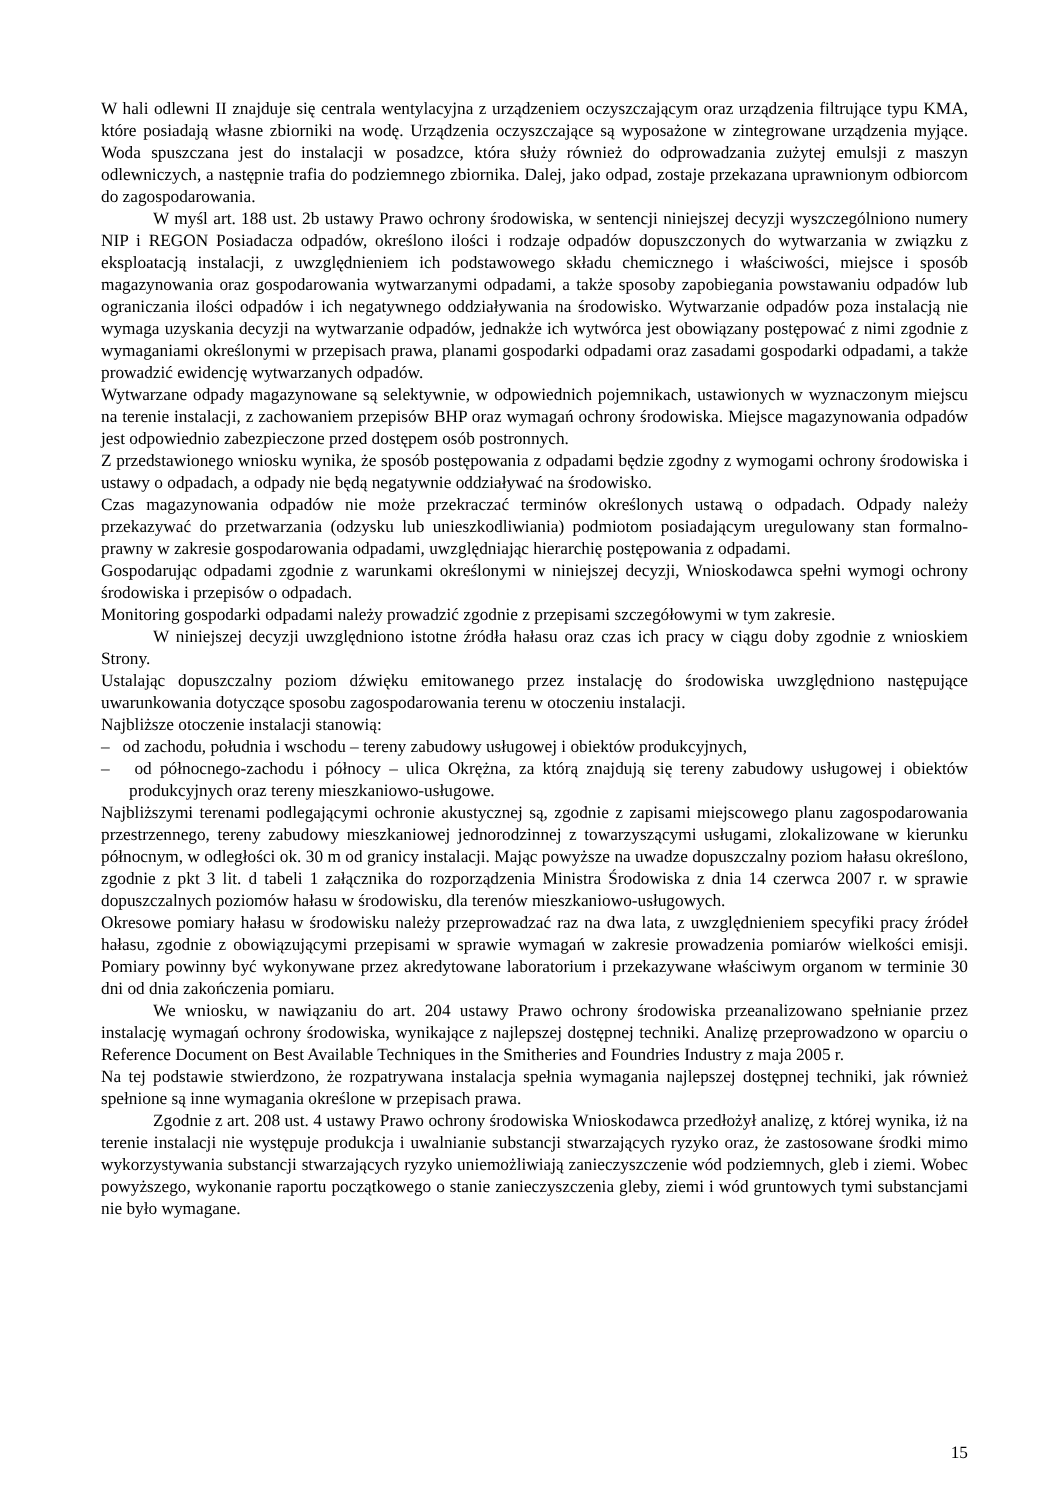W hali odlewni II znajduje się centrala wentylacyjna z urządzeniem oczyszczającym oraz urządzenia filtrujące typu KMA, które posiadają własne zbiorniki na wodę. Urządzenia oczyszczające są wyposażone w zintegrowane urządzenia myjące. Woda spuszczana jest do instalacji w posadzce, która służy również do odprowadzania zużytej emulsji z maszyn odlewniczych, a następnie trafia do podziemnego zbiornika. Dalej, jako odpad, zostaje przekazana uprawnionym odbiorcom do zagospodarowania.
W myśl art. 188 ust. 2b ustawy Prawo ochrony środowiska, w sentencji niniejszej decyzji wyszczególniono numery NIP i REGON Posiadacza odpadów, określono ilości i rodzaje odpadów dopuszczonych do wytwarzania w związku z eksploatacją instalacji, z uwzględnieniem ich podstawowego składu chemicznego i właściwości, miejsce i sposób magazynowania oraz gospodarowania wytwarzanymi odpadami, a także sposoby zapobiegania powstawaniu odpadów lub ograniczania ilości odpadów i ich negatywnego oddziaływania na środowisko. Wytwarzanie odpadów poza instalacją nie wymaga uzyskania decyzji na wytwarzanie odpadów, jednakże ich wytwórca jest obowiązany postępować z nimi zgodnie z wymaganiami określonymi w przepisach prawa, planami gospodarki odpadami oraz zasadami gospodarki odpadami, a także prowadzić ewidencję wytwarzanych odpadów.
Wytwarzane odpady magazynowane są selektywnie, w odpowiednich pojemnikach, ustawionych w wyznaczonym miejscu na terenie instalacji, z zachowaniem przepisów BHP oraz wymagań ochrony środowiska. Miejsce magazynowania odpadów jest odpowiednio zabezpieczone przed dostępem osób postronnych.
Z przedstawionego wniosku wynika, że sposób postępowania z odpadami będzie zgodny z wymogami ochrony środowiska i ustawy o odpadach, a odpady nie będą negatywnie oddziaływać na środowisko.
Czas magazynowania odpadów nie może przekraczać terminów określonych ustawą o odpadach. Odpady należy przekazywać do przetwarzania (odzysku lub unieszkodliwiania) podmiotom posiadającym uregulowany stan formalno-prawny w zakresie gospodarowania odpadami, uwzględniając hierarchię postępowania z odpadami.
Gospodarując odpadami zgodnie z warunkami określonymi w niniejszej decyzji, Wnioskodawca spełni wymogi ochrony środowiska i przepisów o odpadach.
Monitoring gospodarki odpadami należy prowadzić zgodnie z przepisami szczegółowymi w tym zakresie.
W niniejszej decyzji uwzględniono istotne źródła hałasu oraz czas ich pracy w ciągu doby zgodnie z wnioskiem Strony.
Ustalając dopuszczalny poziom dźwięku emitowanego przez instalację do środowiska uwzględniono następujące uwarunkowania dotyczące sposobu zagospodarowania terenu w otoczeniu instalacji.
Najbliższe otoczenie instalacji stanowią:
– od zachodu, południa i wschodu – tereny zabudowy usługowej i obiektów produkcyjnych,
– od północnego-zachodu i północy – ulica Okrężna, za którą znajdują się tereny zabudowy usługowej i obiektów produkcyjnych oraz tereny mieszkaniowo-usługowe.
Najbliższymi terenami podlegającymi ochronie akustycznej są, zgodnie z zapisami miejscowego planu zagospodarowania przestrzennego, tereny zabudowy mieszkaniowej jednorodzinnej z towarzyszącymi usługami, zlokalizowane w kierunku północnym, w odległości ok. 30 m od granicy instalacji. Mając powyższe na uwadze dopuszczalny poziom hałasu określono, zgodnie z pkt 3 lit. d tabeli 1 załącznika do rozporządzenia Ministra Środowiska z dnia 14 czerwca 2007 r. w sprawie dopuszczalnych poziomów hałasu w środowisku, dla terenów mieszkaniowo-usługowych.
Okresowe pomiary hałasu w środowisku należy przeprowadzać raz na dwa lata, z uwzględnieniem specyfiki pracy źródeł hałasu, zgodnie z obowiązującymi przepisami w sprawie wymagań w zakresie prowadzenia pomiarów wielkości emisji. Pomiary powinny być wykonywane przez akredytowane laboratorium i przekazywane właściwym organom w terminie 30 dni od dnia zakończenia pomiaru.
We wniosku, w nawiązaniu do art. 204 ustawy Prawo ochrony środowiska przeanalizowano spełnianie przez instalację wymagań ochrony środowiska, wynikające z najlepszej dostępnej techniki. Analizę przeprowadzono w oparciu o Reference Document on Best Available Techniques in the Smitheries and Foundries Industry z maja 2005 r.
Na tej podstawie stwierdzono, że rozpatrywana instalacja spełnia wymagania najlepszej dostępnej techniki, jak również spełnione są inne wymagania określone w przepisach prawa.
Zgodnie z art. 208 ust. 4 ustawy Prawo ochrony środowiska Wnioskodawca przedłożył analizę, z której wynika, iż na terenie instalacji nie występuje produkcja i uwalnianie substancji stwarzających ryzyko oraz, że zastosowane środki mimo wykorzystywania substancji stwarzających ryzyko uniemożliwiają zanieczyszczenie wód podziemnych, gleb i ziemi. Wobec powyższego, wykonanie raportu początkowego o stanie zanieczyszczenia gleby, ziemi i wód gruntowych tymi substancjami nie było wymagane.
15